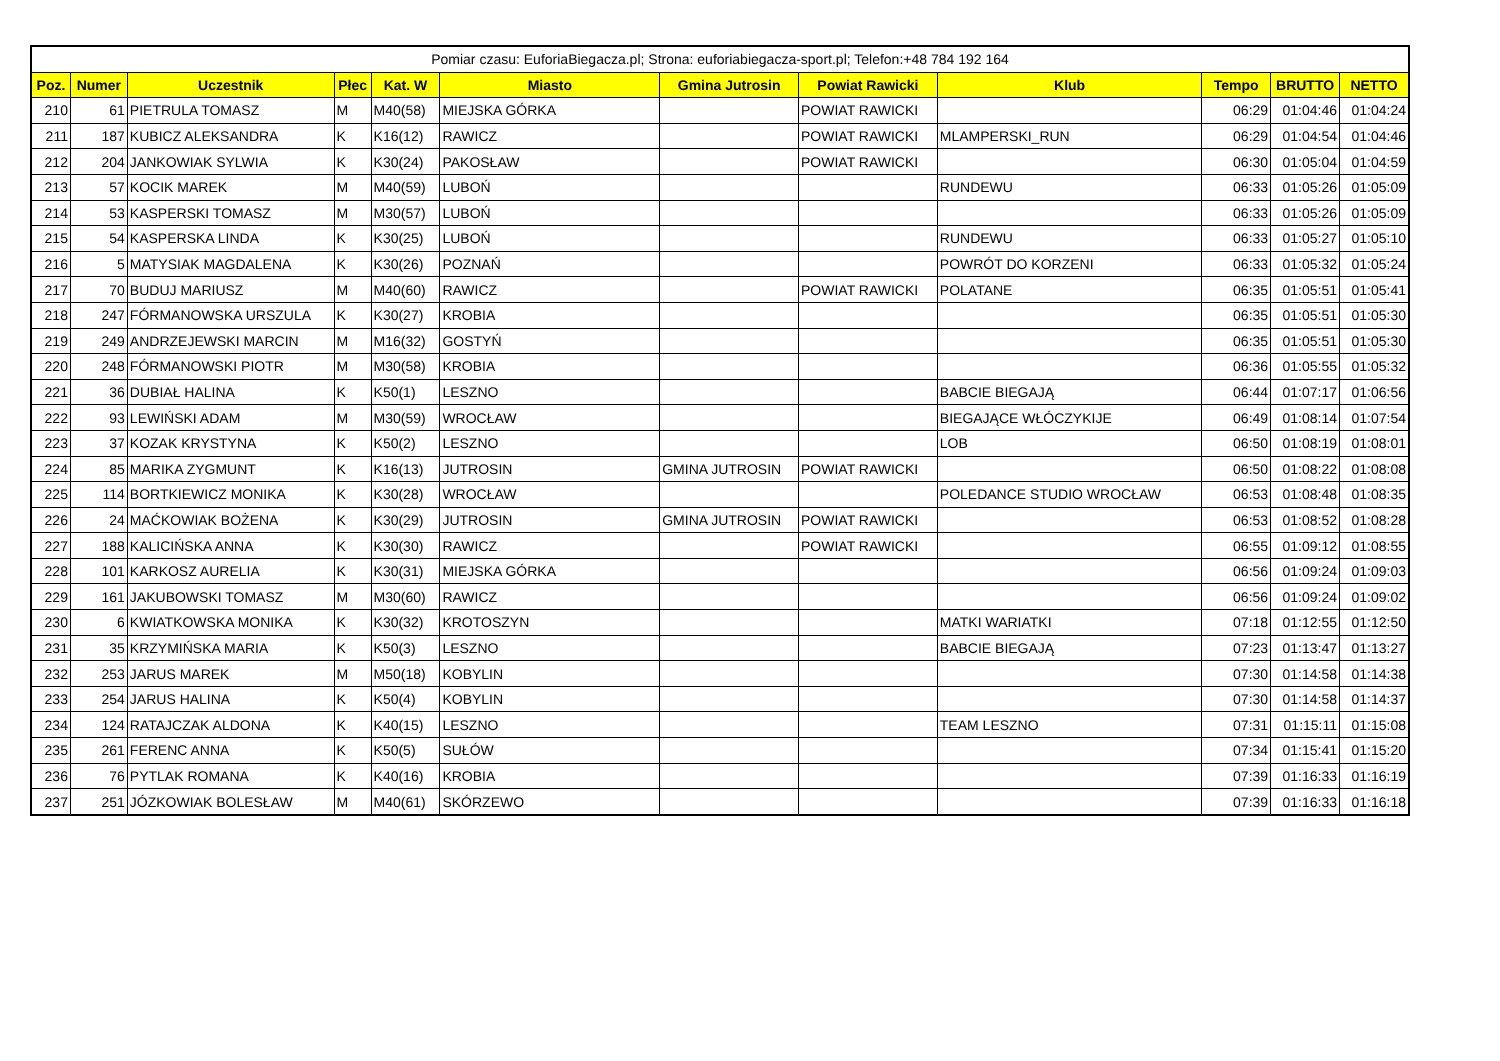| Pomiar czasu: EuforiaBiegacza.pl; Strona: euforiabiegacza-sport.pl; Telefon:+48 784 192 164 | | | | | | | | | | | |
| --- | --- | --- | --- | --- | --- | --- | --- | --- | --- | --- | --- |
| Poz. | Numer | Uczestnik | Płec | Kat. W | Miasto | Gmina Jutrosin | Powiat Rawicki | Klub | Tempo | BRUTTO | NETTO |
| 210 | 61 | PIETRULA TOMASZ | M | M40(58) | MIEJSKA GÓRKA | | POWIAT RAWICKI | | 06:29 | 01:04:46 | 01:04:24 |
| 211 | 187 | KUBICZ ALEKSANDRA | K | K16(12) | RAWICZ | | POWIAT RAWICKI | MLAMPERSKI_RUN | 06:29 | 01:04:54 | 01:04:46 |
| 212 | 204 | JANKOWIAK SYLWIA | K | K30(24) | PAKOSŁAW | | POWIAT RAWICKI | | 06:30 | 01:05:04 | 01:04:59 |
| 213 | 57 | KOCIK MAREK | M | M40(59) | LUBOŃ | | | RUNDEWU | 06:33 | 01:05:26 | 01:05:09 |
| 214 | 53 | KASPERSKI TOMASZ | M | M30(57) | LUBOŃ | | | | 06:33 | 01:05:26 | 01:05:09 |
| 215 | 54 | KASPERSKA LINDA | K | K30(25) | LUBOŃ | | | RUNDEWU | 06:33 | 01:05:27 | 01:05:10 |
| 216 | 5 | MATYSIAK MAGDALENA | K | K30(26) | POZNAŃ | | | POWRÓT DO KORZENI | 06:33 | 01:05:32 | 01:05:24 |
| 217 | 70 | BUDUJ MARIUSZ | M | M40(60) | RAWICZ | | POWIAT RAWICKI | POLATANE | 06:35 | 01:05:51 | 01:05:41 |
| 218 | 247 | FÓRMANOWSKA URSZULA | K | K30(27) | KROBIA | | | | 06:35 | 01:05:51 | 01:05:30 |
| 219 | 249 | ANDRZEJEWSKI MARCIN | M | M16(32) | GOSTYŃ | | | | 06:35 | 01:05:51 | 01:05:30 |
| 220 | 248 | FÓRMANOWSKI PIOTR | M | M30(58) | KROBIA | | | | 06:36 | 01:05:55 | 01:05:32 |
| 221 | 36 | DUBIAŁ HALINA | K | K50(1) | LESZNO | | | BABCIE BIEGAJĄ | 06:44 | 01:07:17 | 01:06:56 |
| 222 | 93 | LEWIŃSKI ADAM | M | M30(59) | WROCŁAW | | | BIEGAJĄCE WŁÓCZYKIJE | 06:49 | 01:08:14 | 01:07:54 |
| 223 | 37 | KOZAK KRYSTYNA | K | K50(2) | LESZNO | | | LOB | 06:50 | 01:08:19 | 01:08:01 |
| 224 | 85 | MARIKA ZYGMUNT | K | K16(13) | JUTROSIN | GMINA JUTROSIN | POWIAT RAWICKI | | 06:50 | 01:08:22 | 01:08:08 |
| 225 | 114 | BORTKIEWICZ MONIKA | K | K30(28) | WROCŁAW | | | POLEDANCE STUDIO WROCŁAW | 06:53 | 01:08:48 | 01:08:35 |
| 226 | 24 | MAĆKOWIAK BOŻENA | K | K30(29) | JUTROSIN | GMINA JUTROSIN | POWIAT RAWICKI | | 06:53 | 01:08:52 | 01:08:28 |
| 227 | 188 | KALICIŃSKA ANNA | K | K30(30) | RAWICZ | | POWIAT RAWICKI | | 06:55 | 01:09:12 | 01:08:55 |
| 228 | 101 | KARKOSZ AURELIA | K | K30(31) | MIEJSKA GÓRKA | | | | 06:56 | 01:09:24 | 01:09:03 |
| 229 | 161 | JAKUBOWSKI TOMASZ | M | M30(60) | RAWICZ | | | | 06:56 | 01:09:24 | 01:09:02 |
| 230 | 6 | KWIATKOWSKA MONIKA | K | K30(32) | KROTOSZYN | | | MATKI WARIATKI | 07:18 | 01:12:55 | 01:12:50 |
| 231 | 35 | KRZYMIŃSKA MARIA | K | K50(3) | LESZNO | | | BABCIE BIEGAJĄ | 07:23 | 01:13:47 | 01:13:27 |
| 232 | 253 | JARUS MAREK | M | M50(18) | KOBYLIN | | | | 07:30 | 01:14:58 | 01:14:38 |
| 233 | 254 | JARUS HALINA | K | K50(4) | KOBYLIN | | | | 07:30 | 01:14:58 | 01:14:37 |
| 234 | 124 | RATAJCZAK ALDONA | K | K40(15) | LESZNO | | | TEAM LESZNO | 07:31 | 01:15:11 | 01:15:08 |
| 235 | 261 | FERENC ANNA | K | K50(5) | SUŁÓW | | | | 07:34 | 01:15:41 | 01:15:20 |
| 236 | 76 | PYTLAK ROMANA | K | K40(16) | KROBIA | | | | 07:39 | 01:16:33 | 01:16:19 |
| 237 | 251 | JÓZKOWIAK BOLESŁAW | M | M40(61) | SKÓRZEWO | | | | 07:39 | 01:16:33 | 01:16:18 |